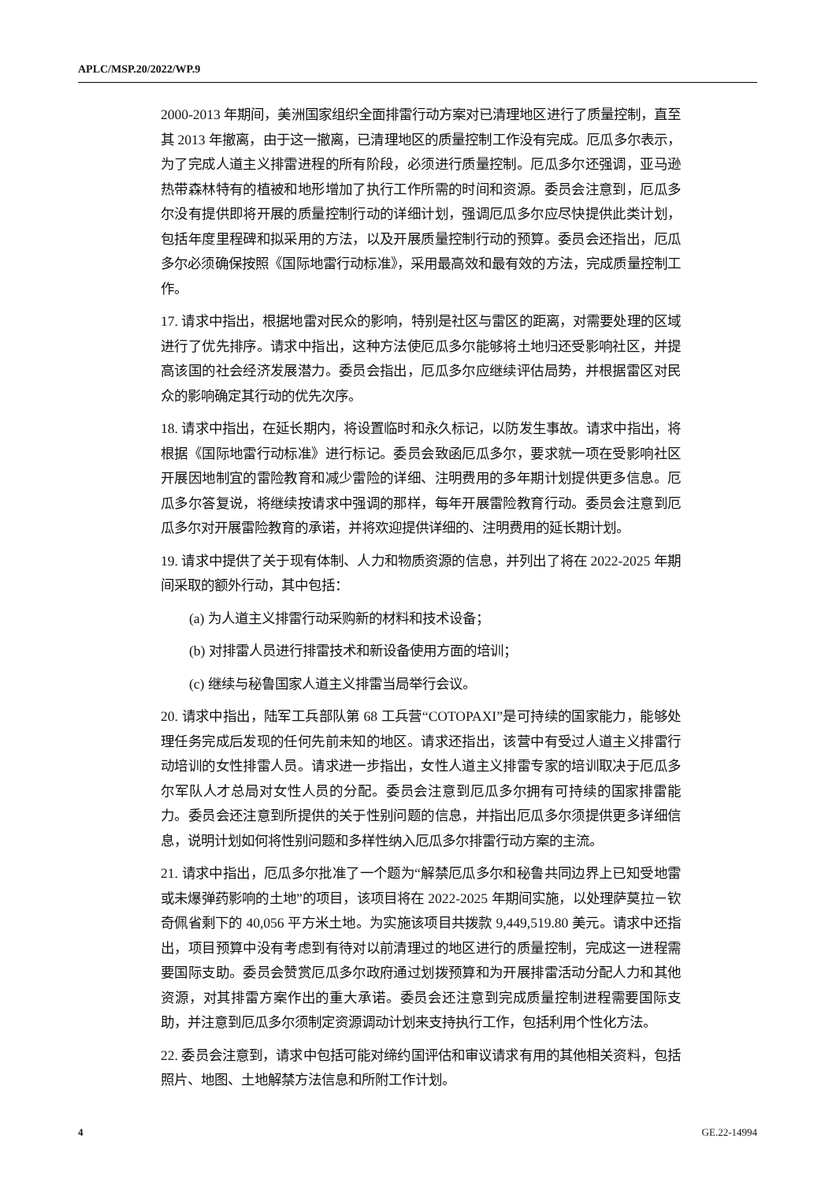APLC/MSP.20/2022/WP.9
2000-2013 年期间，美洲国家组织全面排雷行动方案对已清理地区进行了质量控制，直至其 2013 年撤离，由于这一撤离，已清理地区的质量控制工作没有完成。厄瓜多尔表示，为了完成人道主义排雷进程的所有阶段，必须进行质量控制。厄瓜多尔还强调，亚马逊热带森林特有的植被和地形增加了执行工作所需的时间和资源。委员会注意到，厄瓜多尔没有提供即将开展的质量控制行动的详细计划，强调厄瓜多尔应尽快提供此类计划，包括年度里程碑和拟采用的方法，以及开展质量控制行动的预算。委员会还指出，厄瓜多尔必须确保按照《国际地雷行动标准》，采用最高效和最有效的方法，完成质量控制工作。
17. 请求中指出，根据地雷对民众的影响，特别是社区与雷区的距离，对需要处理的区域进行了优先排序。请求中指出，这种方法使厄瓜多尔能够将土地归还受影响社区，并提高该国的社会经济发展潜力。委员会指出，厄瓜多尔应继续评估局势，并根据雷区对民众的影响确定其行动的优先次序。
18. 请求中指出，在延长期内，将设置临时和永久标记，以防发生事故。请求中指出，将根据《国际地雷行动标准》进行标记。委员会致函厄瓜多尔，要求就一项在受影响社区开展因地制宜的雷险教育和减少雷险的详细、注明费用的多年期计划提供更多信息。厄瓜多尔答复说，将继续按请求中强调的那样，每年开展雷险教育行动。委员会注意到厄瓜多尔对开展雷险教育的承诺，并将欢迎提供详细的、注明费用的延长期计划。
19. 请求中提供了关于现有体制、人力和物质资源的信息，并列出了将在 2022-2025 年期间采取的额外行动，其中包括：
(a) 为人道主义排雷行动采购新的材料和技术设备；
(b) 对排雷人员进行排雷技术和新设备使用方面的培训；
(c) 继续与秘鲁国家人道主义排雷当局举行会议。
20. 请求中指出，陆军工兵部队第 68 工兵营“COTOPAXI”是可持续的国家能力，能够处理任务完成后发现的任何先前未知的地区。请求还指出，该营中有受过人道主义排雷行动培训的女性排雷人员。请求进一步指出，女性人道主义排雷专家的培训取决于厄瓜多尔军队人才总局对女性人员的分配。委员会注意到厄瓜多尔拥有可持续的国家排雷能力。委员会还注意到所提供的关于性别问题的信息，并指出厄瓜多尔须提供更多详细信息，说明计划如何将性别问题和多样性纳入厄瓜多尔排雷行动方案的主流。
21. 请求中指出，厄瓜多尔批准了一个题为“解禁厄瓜多尔和秘鲁共同边界上已知受地雷或未爆弹药影响的土地”的项目，该项目将在 2022-2025 年期间实施，以处理萨莫拉－钦奇佩省剩下的 40,056 平方米土地。为实施该项目共拨款 9,449,519.80 美元。请求中还指出，项目预算中没有考虑到有待对以前清理过的地区进行的质量控制，完成这一进程需要国际支助。委员会赞赏厄瓜多尔政府通过划拨预算和为开展排雷活动分配人力和其他资源，对其排雷方案作出的重大承诺。委员会还注意到完成质量控制进程需要国际支助，并注意到厄瓜多尔须制定资源调动计划来支持执行工作，包括利用个性化方法。
22. 委员会注意到，请求中包括可能对缔约国评估和审议请求有用的其他相关资料，包括照片、地图、土地解禁方法信息和所附工作计划。
4 GE.22-14994